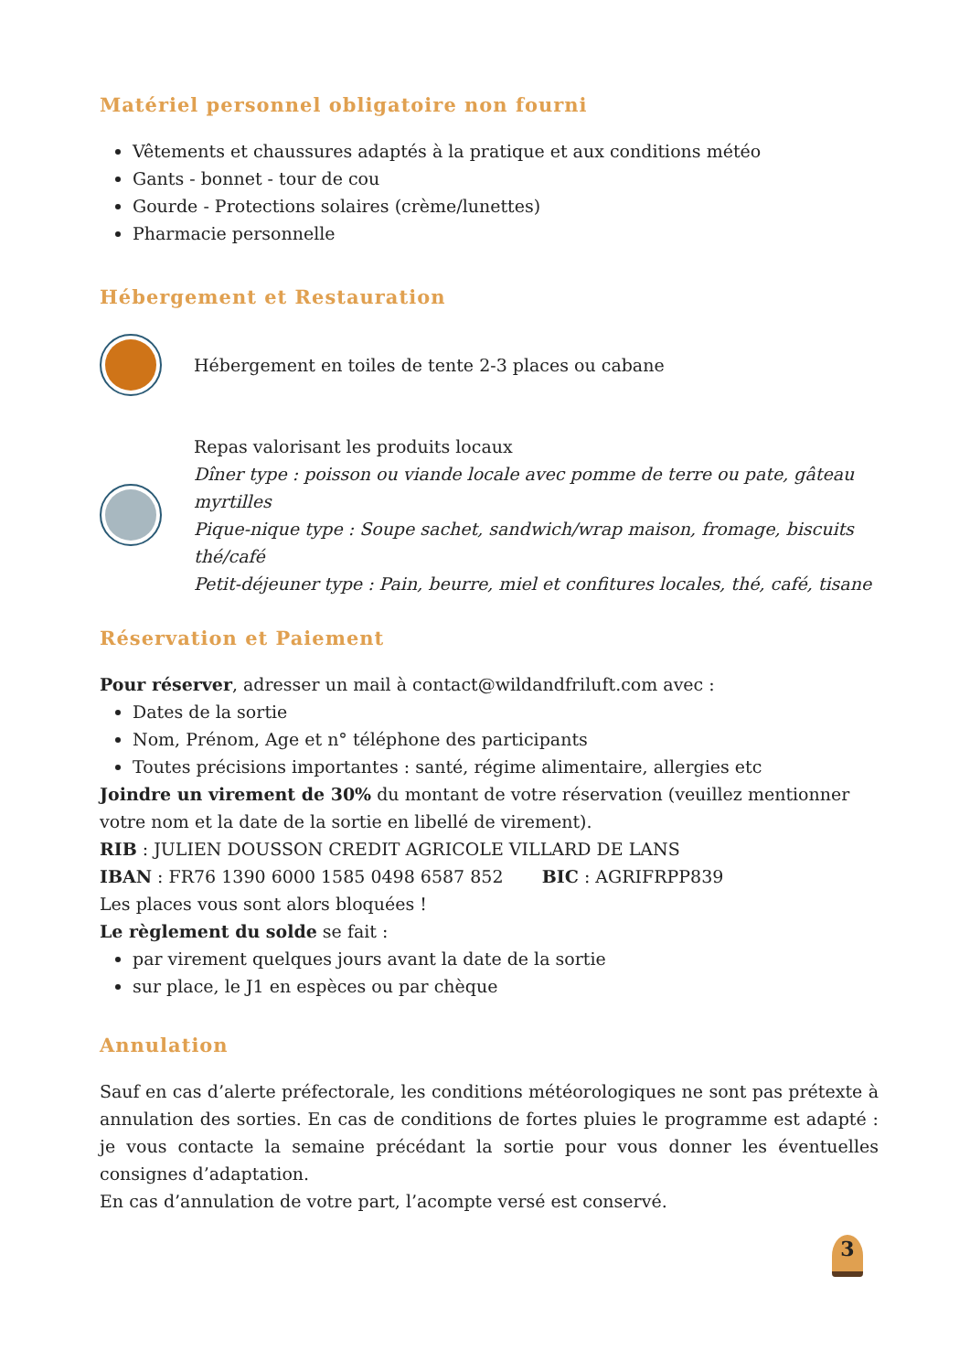Matériel personnel obligatoire non fourni
Vêtements et chaussures adaptés à la pratique et aux conditions météo
Gants - bonnet - tour de cou
Gourde - Protections solaires (crème/lunettes)
Pharmacie personnelle
Hébergement et Restauration
Hébergement en toiles de tente 2-3 places ou cabane
Repas valorisant les produits locaux
Dîner type : poisson ou viande locale avec pomme de terre ou pate, gâteau myrtilles
Pique-nique type : Soupe sachet, sandwich/wrap maison, fromage, biscuits thé/café
Petit-déjeuner type : Pain, beurre, miel et confitures locales, thé, café, tisane
Réservation et Paiement
Pour réserver, adresser un mail à contact@wildandfriluft.com avec :
Dates de la sortie
Nom, Prénom, Age et n° téléphone des participants
Toutes précisions importantes : santé, régime alimentaire, allergies etc
Joindre un virement de 30% du montant de votre réservation (veuillez mentionner votre nom et la date de la sortie en libellé de virement).
RIB : JULIEN DOUSSON CREDIT AGRICOLE VILLARD DE LANS
IBAN : FR76 1390 6000 1585 0498 6587 852 BIC : AGRIFRPP839
Les places vous sont alors bloquées !
Le règlement du solde se fait :
par virement quelques jours avant la date de la sortie
sur place, le J1 en espèces ou par chèque
Annulation
Sauf en cas d’alerte préfectorale, les conditions météorologiques ne sont pas prétexte à annulation des sorties. En cas de conditions de fortes pluies le programme est adapté : je vous contacte la semaine précédant la sortie pour vous donner les éventuelles consignes d’adaptation.
En cas d’annulation de votre part, l’acompte versé est conservé.
3